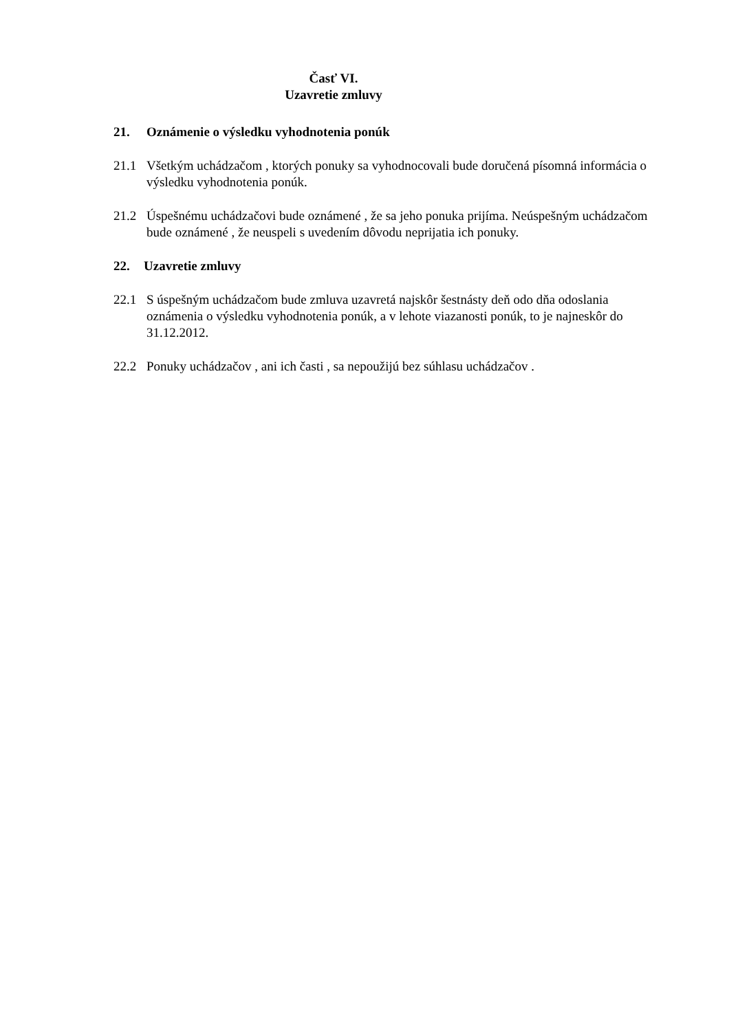Časť VI.
Uzavretie zmluvy
21. Oznámenie o výsledku vyhodnotenia ponúk
21.1 Všetkým uchádzačom , ktorých ponuky sa vyhodnocovali bude doručená písomná informácia o výsledku vyhodnotenia ponúk.
21.2 Úspešnému uchádzačovi bude oznámené , že sa jeho ponuka prijíma. Neúspešným uchádzačom bude oznámené , že neuspeli s uvedením dôvodu neprijatia ich ponuky.
22. Uzavretie zmluvy
22.1 S úspešným uchádzačom bude zmluva uzavretá najskôr šestnásty deň odo dňa odoslania oznámenia o výsledku vyhodnotenia ponúk, a v lehote viazanosti ponúk, to je najneskôr do 31.12.2012.
22.2 Ponuky uchádzačov , ani ich časti , sa nepoužijú bez súhlasu uchádzačov .